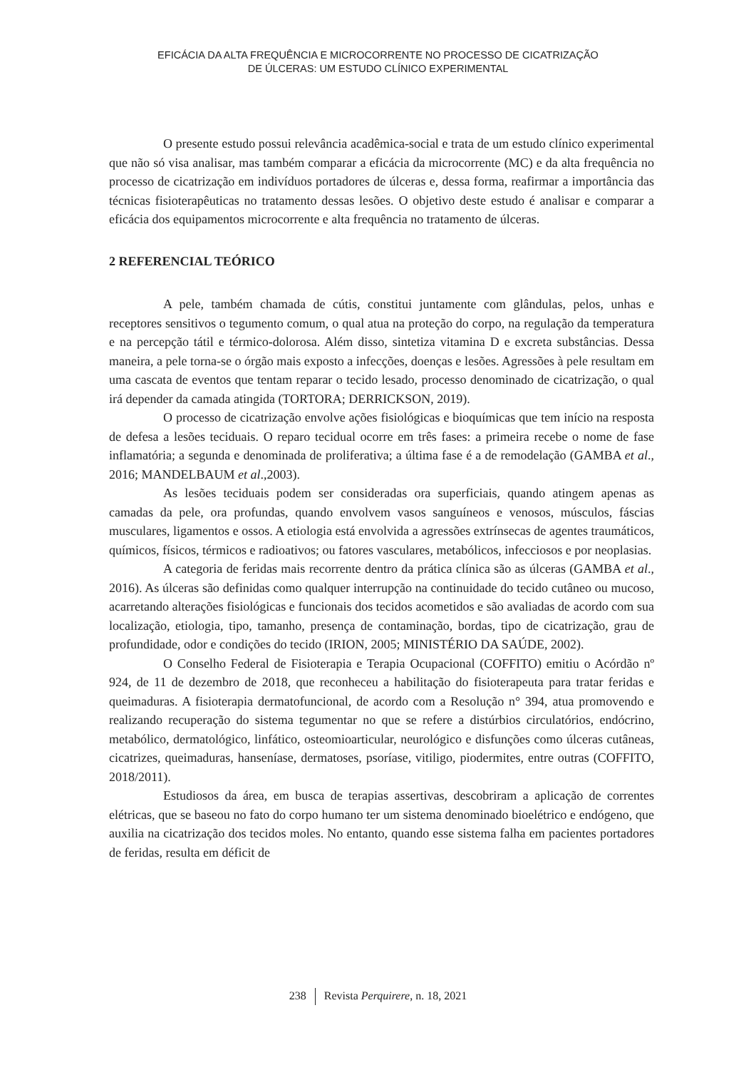EFICÁCIA DA ALTA FREQUÊNCIA E MICROCORRENTE NO PROCESSO DE CICATRIZAÇÃO
DE ÚLCERAS: UM ESTUDO CLÍNICO EXPERIMENTAL
O presente estudo possui relevância acadêmica-social e trata de um estudo clínico experimental que não só visa analisar, mas também comparar a eficácia da microcorrente (MC) e da alta frequência no processo de cicatrização em indivíduos portadores de úlceras e, dessa forma, reafirmar a importância das técnicas fisioterapêuticas no tratamento dessas lesões. O objetivo deste estudo é analisar e comparar a eficácia dos equipamentos microcorrente e alta frequência no tratamento de úlceras.
2 REFERENCIAL TEÓRICO
A pele, também chamada de cútis, constitui juntamente com glândulas, pelos, unhas e receptores sensitivos o tegumento comum, o qual atua na proteção do corpo, na regulação da temperatura e na percepção tátil e térmico-dolorosa. Além disso, sintetiza vitamina D e excreta substâncias. Dessa maneira, a pele torna-se o órgão mais exposto a infecções, doenças e lesões. Agressões à pele resultam em uma cascata de eventos que tentam reparar o tecido lesado, processo denominado de cicatrização, o qual irá depender da camada atingida (TORTORA; DERRICKSON, 2019).
O processo de cicatrização envolve ações fisiológicas e bioquímicas que tem início na resposta de defesa a lesões teciduais. O reparo tecidual ocorre em três fases: a primeira recebe o nome de fase inflamatória; a segunda e denominada de proliferativa; a última fase é a de remodelação (GAMBA et al., 2016; MANDELBAUM et al.,2003).
As lesões teciduais podem ser consideradas ora superficiais, quando atingem apenas as camadas da pele, ora profundas, quando envolvem vasos sanguíneos e venosos, músculos, fáscias musculares, ligamentos e ossos. A etiologia está envolvida a agressões extrínsecas de agentes traumáticos, químicos, físicos, térmicos e radioativos; ou fatores vasculares, metabólicos, infecciosos e por neoplasias.
A categoria de feridas mais recorrente dentro da prática clínica são as úlceras (GAMBA et al., 2016). As úlceras são definidas como qualquer interrupção na continuidade do tecido cutâneo ou mucoso, acarretando alterações fisiológicas e funcionais dos tecidos acometidos e são avaliadas de acordo com sua localização, etiologia, tipo, tamanho, presença de contaminação, bordas, tipo de cicatrização, grau de profundidade, odor e condições do tecido (IRION, 2005; MINISTÉRIO DA SAÚDE, 2002).
O Conselho Federal de Fisioterapia e Terapia Ocupacional (COFFITO) emitiu o Acórdão nº 924, de 11 de dezembro de 2018, que reconheceu a habilitação do fisioterapeuta para tratar feridas e queimaduras. A fisioterapia dermatofuncional, de acordo com a Resolução n° 394, atua promovendo e realizando recuperação do sistema tegumentar no que se refere a distúrbios circulatórios, endócrino, metabólico, dermatológico, linfático, osteomioarticular, neurológico e disfunções como úlceras cutâneas, cicatrizes, queimaduras, hanseníase, dermatoses, psoríase, vitiligo, piodermites, entre outras (COFFITO, 2018/2011).
Estudiosos da área, em busca de terapias assertivas, descobriram a aplicação de correntes elétricas, que se baseou no fato do corpo humano ter um sistema denominado bioelétrico e endógeno, que auxilia na cicatrização dos tecidos moles. No entanto, quando esse sistema falha em pacientes portadores de feridas, resulta em déficit de
238 Revista Perquirere, n. 18, 2021